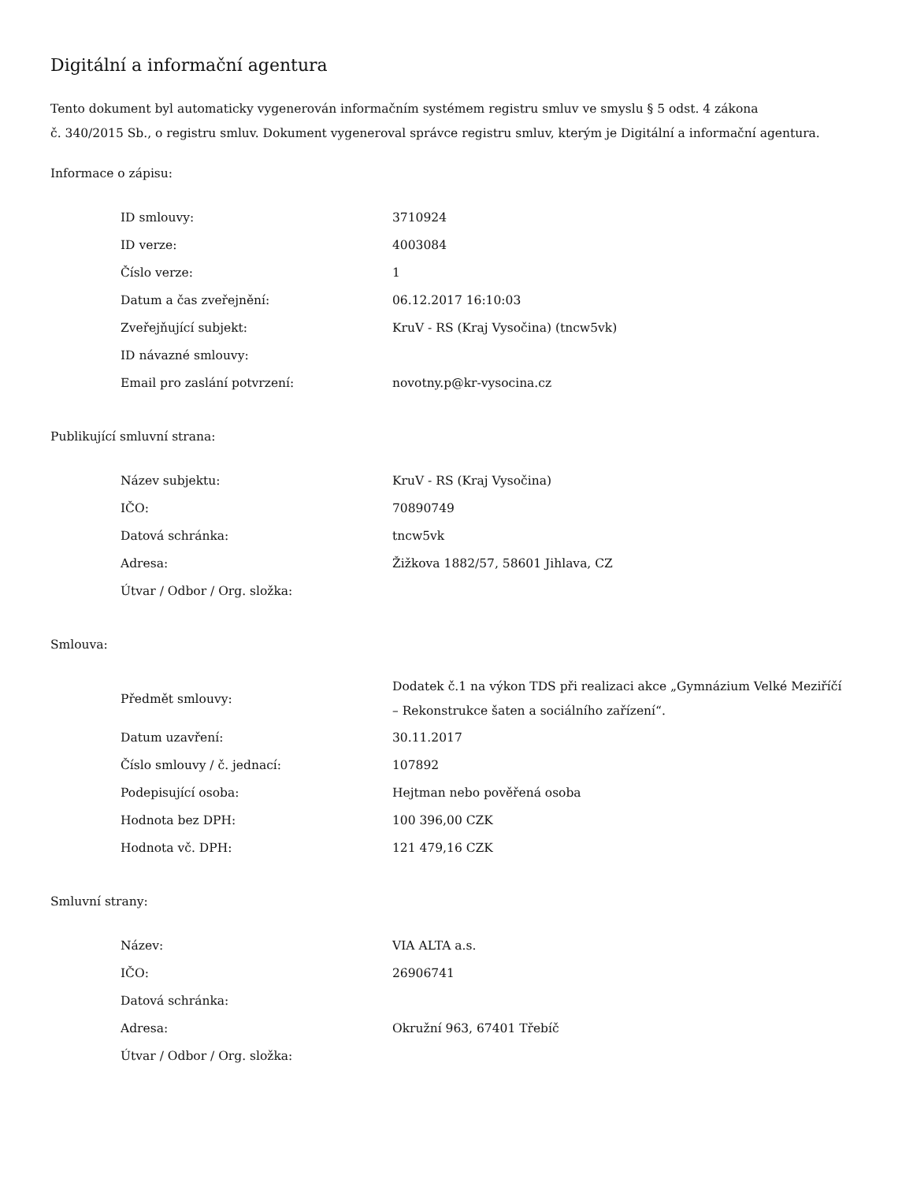Digitální a informační agentura
Tento dokument byl automaticky vygenerován informačním systémem registru smluv ve smyslu § 5 odst. 4 zákona
č. 340/2015 Sb., o registru smluv. Dokument vygeneroval správce registru smluv, kterým je Digitální a informační agentura.
Informace o zápisu:
| ID smlouvy: | 3710924 |
| ID verze: | 4003084 |
| Číslo verze: | 1 |
| Datum a čas zveřejnění: | 06.12.2017 16:10:03 |
| Zveřejňující subjekt: | KruV - RS (Kraj Vysočina) (tncw5vk) |
| ID návazné smlouvy: | |
| Email pro zaslání potvrzení: | novotny.p@kr-vysocina.cz |
Publikující smluvní strana:
| Název subjektu: | KruV - RS (Kraj Vysočina) |
| IČO: | 70890749 |
| Datová schránka: | tncw5vk |
| Adresa: | Žižkova 1882/57, 58601 Jihlava, CZ |
| Útvar / Odbor / Org. složka: | |
Smlouva:
| Předmět smlouvy: | Dodatek č.1 na výkon TDS při realizaci akce „Gymnázium Velké Meziříčí – Rekonstrukce šaten a sociálního zařízení“. |
| Datum uzavření: | 30.11.2017 |
| Číslo smlouvy / č. jednací: | 107892 |
| Podepisující osoba: | Hejtman nebo pověřená osoba |
| Hodnota bez DPH: | 100 396,00 CZK |
| Hodnota vč. DPH: | 121 479,16 CZK |
Smluvní strany:
| Název: | VIA ALTA a.s. |
| IČO: | 26906741 |
| Datová schránka: | |
| Adresa: | Okružní 963, 67401 Třebíč |
| Útvar / Odbor / Org. složka: | |